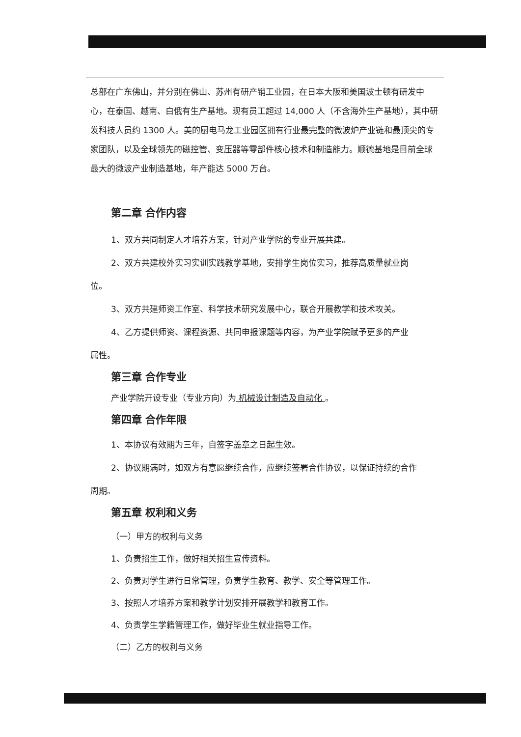总部在广东佛山，并分别在佛山、苏州有研产销工业园，在日本大阪和美国波士顿有研发中心，在泰国、越南、白俄有生产基地。现有员工超过 14,000 人（不含海外生产基地），其中研发科技人员约 1300 人。美的厨电马龙工业园区拥有行业最完整的微波炉产业链和最顶尖的专家团队，以及全球领先的磁控管、变压器等零部件核心技术和制造能力。顺德基地是目前全球最大的微波产业制造基地，年产能达 5000 万台。
第二章 合作内容
1、双方共同制定人才培养方案，针对产业学院的专业开展共建。
2、双方共建校外实习实训实践教学基地，安排学生岗位实习，推荐高质量就业岗
位。
3、双方共建师资工作室、科学技术研究发展中心，联合开展教学和技术攻关。
4、乙方提供师资、课程资源、共同申报课题等内容，为产业学院赋予更多的产业
属性。
第三章 合作专业
产业学院开设专业（专业方向）为 机械设计制造及自动化 。
第四章 合作年限
1、本协议有效期为三年，自签字盖章之日起生效。
2、协议期满时，如双方有意愿继续合作，应继续签署合作协议，以保证持续的合作
周期。
第五章 权利和义务
（一）甲方的权利与义务
1、负责招生工作，做好相关招生宣传资料。
2、负责对学生进行日常管理，负责学生教育、教学、安全等管理工作。
3、按照人才培养方案和教学计划安排开展教学和教育工作。
4、负责学生学籍管理工作，做好毕业生就业指导工作。
（二）乙方的权利与义务